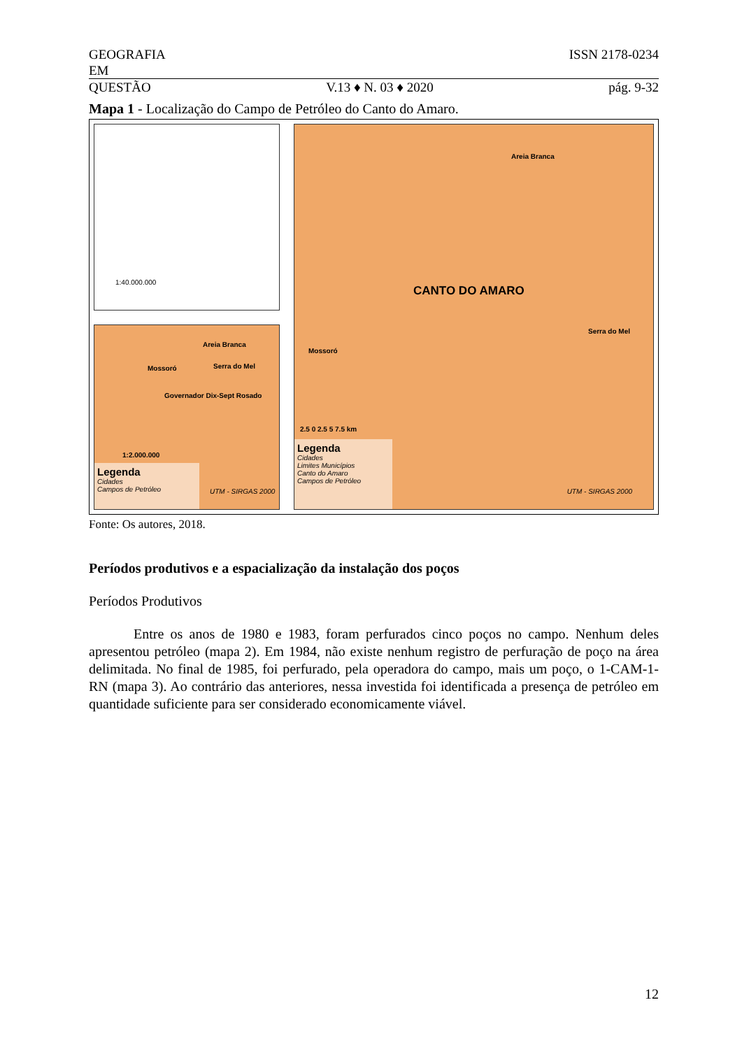GEOGRAFIA ISSN 2178-0234
EM
QUESTÃO V.13 ♦ N. 03 ♦ 2020 pág. 9-32
Mapa 1 - Localização do Campo de Petróleo do Canto do Amaro.
1:40.000.000
Areia Branca
Mossoró Serra do Mel
Governador Dix-Sept Rosado
1:2.000.000
Legenda
Cidades
Campos de Petróleo
UTM - SIRGAS 2000
Areia Branca
CANTO DO AMARO
Mossoró
Serra do Mel
2.5 0 2.5 5 7.5 km
Legenda
Cidades
Limites Municípios
Canto do Amaro
Campos de Petróleo
UTM - SIRGAS 2000
Fonte: Os autores, 2018.
Períodos produtivos e a espacialização da instalação dos poços
Períodos Produtivos
Entre os anos de 1980 e 1983, foram perfurados cinco poços no campo. Nenhum deles apresentou petróleo (mapa 2). Em 1984, não existe nenhum registro de perfuração de poço na área delimitada. No final de 1985, foi perfurado, pela operadora do campo, mais um poço, o 1-CAM-1-RN (mapa 3). Ao contrário das anteriores, nessa investida foi identificada a presença de petróleo em quantidade suficiente para ser considerado economicamente viável.
12